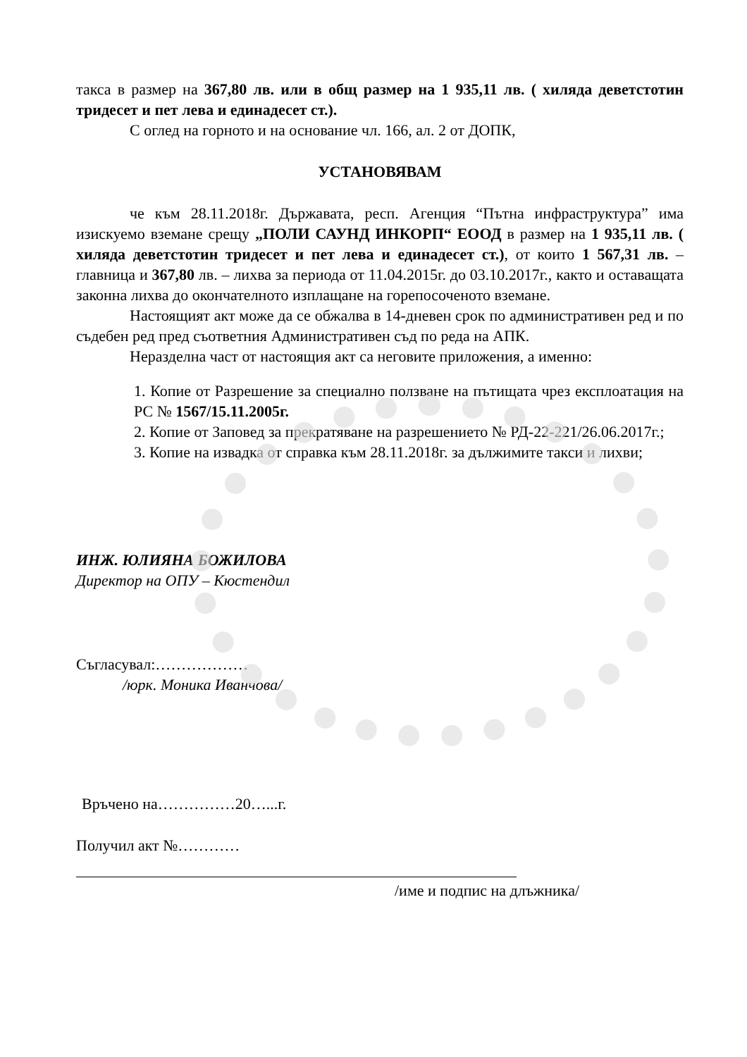такса в размер на 367,80 лв. или в общ размер на 1 935,11 лв. ( хиляда деветстотин тридесет и пет лева и единадесет ст.).
С оглед на горното и на основание чл. 166, ал. 2 от ДОПК,
УСТАНОВЯВАМ
че към 28.11.2018г. Държавата, респ. Агенция “Пътна инфраструктура” има изискуемо вземане срещу „ПОЛИ САУНД ИНКОРП“ ЕООД в размер на 1 935,11 лв. ( хиляда деветстотин тридесет и пет лева и единадесет ст.), от които 1 567,31 лв. – главница и 367,80 лв. – лихва за периода от 11.04.2015г. до 03.10.2017г., както и оставащата законна лихва до окончателното изплащане на горепосоченото вземане.
Настоящият акт може да се обжалва в 14-дневен срок по административен ред и по съдебен ред пред съответния Административен съд по реда на АПК.
Неразделна част от настоящия акт са неговите приложения, а именно:
1. Копие от Разрешение за специално ползване на пътищата чрез експлоатация на РС № 1567/15.11.2005г.
2. Копие от Заповед за прекратяване на разрешението № РД-22-221/26.06.2017г.;
3. Копие на извадка от справка към 28.11.2018г. за дължимите такси и лихви;
ИНЖ. ЮЛИЯНА БОЖИЛОВА
Директор на ОПУ – Кюстендил
Съгласувал:………………
/юрк. Моника Иванчова/
Връчено на……………20…...г.
Получил акт №…………
/име и подпис на длъжника/